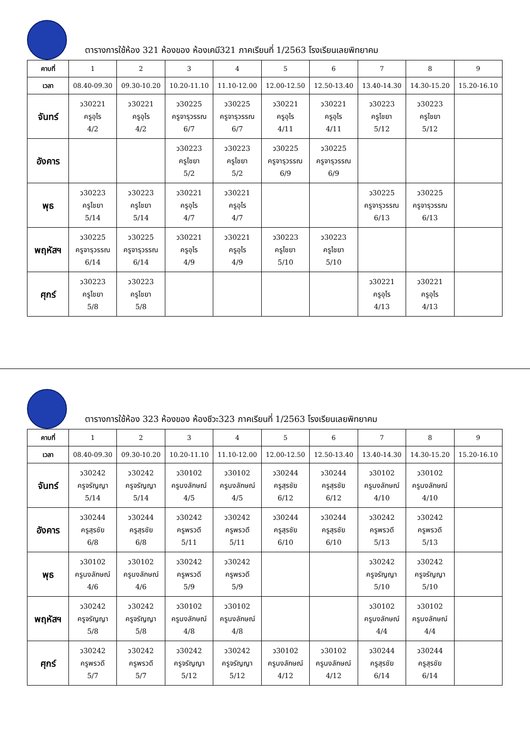ตารางการใช้ห้อง 321 ห้องของ ห้องเคมี321 ภาคเรียนที่ 1/2563 โรงเรียนเลยพิทยาคม
| คาบที่ | 1 | 2 | 3 | 4 | 5 | 6 | 7 | 8 | 9 |
| --- | --- | --- | --- | --- | --- | --- | --- | --- | --- |
| เวลา | 08.40-09.30 | 09.30-10.20 | 10.20-11.10 | 11.10-12.00 | 12.00-12.50 | 12.50-13.40 | 13.40-14.30 | 14.30-15.20 | 15.20-16.10 |
| จันทร์ | ว30221 ครูอุไร 4/2 | ว30221 ครูอุไร 4/2 | ว30225 ครูจารุวรรณ 6/7 | ว30225 ครูจารุวรรณ 6/7 | ว30221 ครูอุไร 4/11 | ว30221 ครูอุไร 4/11 | ว30223 ครูไชยา 5/12 | ว30223 ครูไชยา 5/12 | |
| อังคาร | | | ว30223 ครูไชยา 5/2 | ว30223 ครูไชยา 5/2 | ว30225 ครูจารุวรรณ 6/9 | ว30225 ครูจารุวรรณ 6/9 | | | |
| พุธ | ว30223 ครูไชยา 5/14 | ว30223 ครูไชยา 5/14 | ว30221 ครูอุไร 4/7 | ว30221 ครูอุไร 4/7 | | | ว30225 ครูจารุวรรณ 6/13 | ว30225 ครูจารุวรรณ 6/13 | |
| พฤหัสฯ | ว30225 ครูจารุวรรณ 6/14 | ว30225 ครูจารุวรรณ 6/14 | ว30221 ครูอุไร 4/9 | ว30221 ครูอุไร 4/9 | ว30223 ครูไชยา 5/10 | ว30223 ครูไชยา 5/10 | | | |
| ศุกร์ | ว30223 ครูไชยา 5/8 | ว30223 ครูไชยา 5/8 | | | | | ว30221 ครูอุไร 4/13 | ว30221 ครูอุไร 4/13 | |
ตารางการใช้ห้อง 323 ห้องของ ห้องชีวะ323 ภาคเรียนที่ 1/2563 โรงเรียนเลยพิทยาคม
| คาบที่ | 1 | 2 | 3 | 4 | 5 | 6 | 7 | 8 | 9 |
| --- | --- | --- | --- | --- | --- | --- | --- | --- | --- |
| เวลา | 08.40-09.30 | 09.30-10.20 | 10.20-11.10 | 11.10-12.00 | 12.00-12.50 | 12.50-13.40 | 13.40-14.30 | 14.30-15.20 | 15.20-16.10 |
| จันทร์ | ว30242 ครูจรัญญา 5/14 | ว30242 ครูจรัญญา 5/14 | ว30102 ครูนงลักษณ์ 4/5 | ว30102 ครูนงลักษณ์ 4/5 | ว30244 ครูสุรชัย 6/12 | ว30244 ครูสุรชัย 6/12 | ว30102 ครูนงลักษณ์ 4/10 | ว30102 ครูนงลักษณ์ 4/10 | |
| อังคาร | ว30244 ครูสุรชัย 6/8 | ว30244 ครูสุรชัย 6/8 | ว30242 ครูพรวดี 5/11 | ว30242 ครูพรวดี 5/11 | ว30244 ครูสุรชัย 6/10 | ว30244 ครูสุรชัย 6/10 | ว30242 ครูพรวดี 5/13 | ว30242 ครูพรวดี 5/13 | |
| พุธ | ว30102 ครูนงลักษณ์ 4/6 | ว30102 ครูนงลักษณ์ 4/6 | ว30242 ครูพรวดี 5/9 | ว30242 ครูพรวดี 5/9 | | | ว30242 ครูจรัญญา 5/10 | ว30242 ครูจรัญญา 5/10 | |
| พฤหัสฯ | ว30242 ครูจรัญญา 5/8 | ว30242 ครูจรัญญา 5/8 | ว30102 ครูนงลักษณ์ 4/8 | ว30102 ครูนงลักษณ์ 4/8 | | | ว30102 ครูนงลักษณ์ 4/4 | ว30102 ครูนงลักษณ์ 4/4 | |
| ศุกร์ | ว30242 ครูพรวดี 5/7 | ว30242 ครูพรวดี 5/7 | ว30242 ครูจรัญญา 5/12 | ว30242 ครูจรัญญา 5/12 | ว30102 ครูนงลักษณ์ 4/12 | ว30102 ครูนงลักษณ์ 4/12 | ว30244 ครูสุรชัย 6/14 | ว30244 ครูสุรชัย 6/14 | |